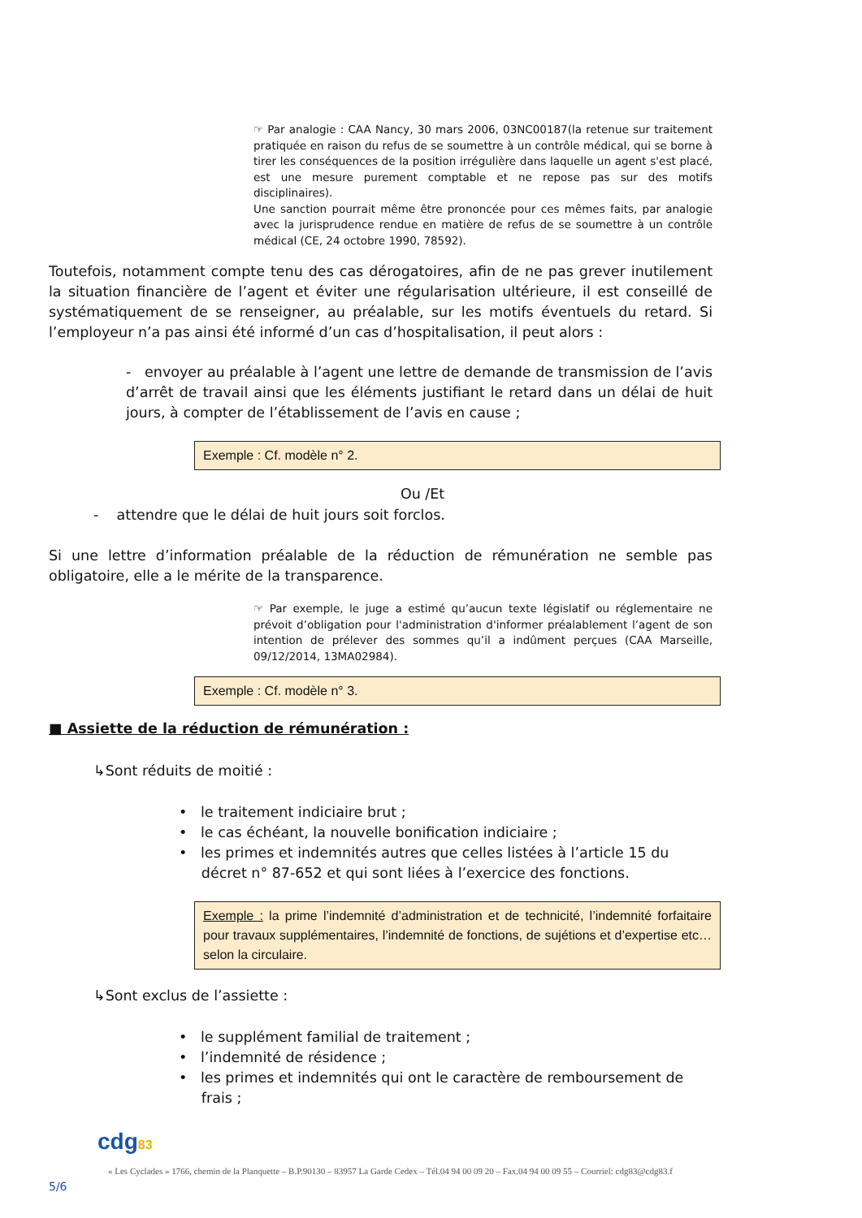☞ Par analogie : CAA Nancy, 30 mars 2006, 03NC00187(la retenue sur traitement pratiquée en raison du refus de se soumettre à un contrôle médical, qui se borne à tirer les conséquences de la position irrégulière dans laquelle un agent s'est placé, est une mesure purement comptable et ne repose pas sur des motifs disciplinaires).
Une sanction pourrait même être prononcée pour ces mêmes faits, par analogie avec la jurisprudence rendue en matière de refus de se soumettre à un contrôle médical (CE, 24 octobre 1990, 78592).
Toutefois, notamment compte tenu des cas dérogatoires, afin de ne pas grever inutilement la situation financière de l’agent et éviter une régularisation ultérieure, il est conseillé de systématiquement de se renseigner, au préalable, sur les motifs éventuels du retard. Si l’employeur n’a pas ainsi été informé d’un cas d’hospitalisation, il peut alors :
- envoyer au préalable à l’agent une lettre de demande de transmission de l’avis d’arrêt de travail ainsi que les éléments justifiant le retard dans un délai de huit jours, à compter de l’établissement de l’avis en cause ;
Exemple : Cf. modèle n° 2.
Ou /Et
- attendre que le délai de huit jours soit forclos.
Si une lettre d’information préalable de la réduction de rémunération ne semble pas obligatoire, elle a le mérite de la transparence.
☞ Par exemple, le juge a estimé qu’aucun texte législatif ou réglementaire ne prévoit d’obligation pour l'administration d'informer préalablement l’agent de son intention de prélever des sommes qu’il a indûment perçues (CAA Marseille, 09/12/2014, 13MA02984).
Exemple : Cf. modèle n° 3.
■ Assiette de la réduction de rémunération :
↳Sont réduits de moitié :
• le traitement indiciaire brut ;
• le cas échéant, la nouvelle bonification indiciaire ;
• les primes et indemnités autres que celles listées à l’article 15 du
décret n° 87-652 et qui sont liées à l’exercice des fonctions.
Exemple : la prime l’indemnité d’administration et de technicité, l’indemnité forfaitaire pour travaux supplémentaires, l’indemnité de fonctions, de sujétions et d’expertise etc… selon la circulaire.
↳Sont exclus de l’assiette :
• le supplément familial de traitement ;
• l’indemnité de résidence ;
• les primes et indemnités qui ont le caractère de remboursement de
frais ;
cdg83
« Les Cyclades » 1766, chemin de la Planquette – B.P.90130 – 83957 La Garde Cedex – Tél.04 94 00 09 20 – Fax.04 94 00 09 55 – Courriel: cdg83@cdg83.f
5/6